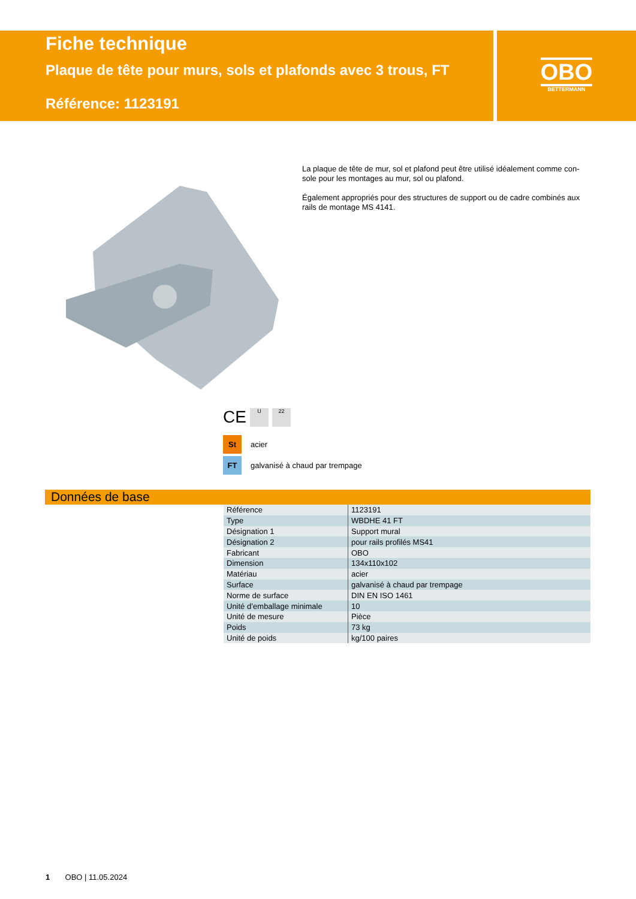Fiche technique
Plaque de tête pour murs, sols et plafonds avec 3 trous, FT
Référence: 1123191
OBO
BETTERMANN
La plaque de tête de mur, sol et plafond peut être utilisé idéalement comme con­sole pour les montages au mur, sol ou plafond.
Également appropriés pour des structures de support ou de cadre combinés aux rails de montage MS 4141.
CE
U 22
St acier
FT galvanisé à chaud par trempage
Données de base
| Référence | 1123191 |
| Type | WBDHE 41 FT |
| Désignation 1 | Support mural |
| Désignation 2 | pour rails profilés MS41 |
| Fabricant | OBO |
| Dimension | 134x110x102 |
| Matériau | acier |
| Surface | galvanisé à chaud par trempage |
| Norme de surface | DIN EN ISO 1461 |
| Unité d’emballage minimale | 10 |
| Unité de mesure | Pièce |
| Poids | 73 kg |
| Unité de poids | kg/100 paires |
1 OBO | 11.05.2024